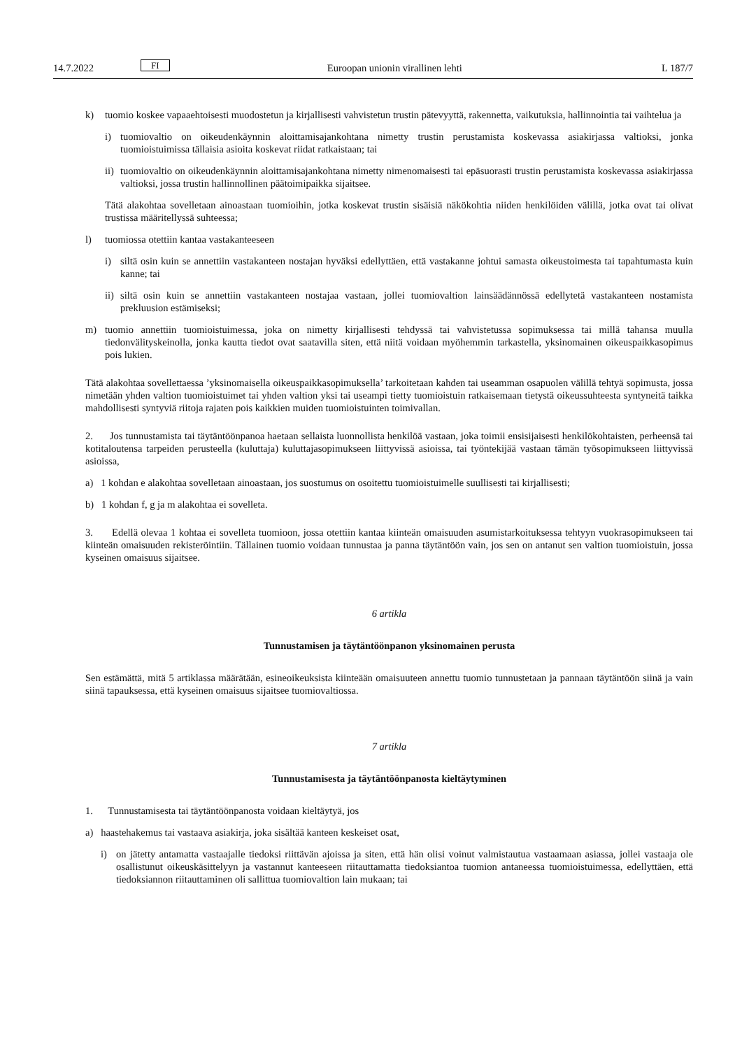14.7.2022 FI Euroopan unionin virallinen lehti L 187/7
k) tuomio koskee vapaaehtoisesti muodostetun ja kirjallisesti vahvistetun trustin pätevyyttä, rakennetta, vaikutuksia, hallinnointia tai vaihtelua ja
i) tuomiovaltio on oikeudenkäynnin aloittamisajankohtana nimetty trustin perustamista koskevassa asiakirjassa valtioksi, jonka tuomioistuimissa tällaisia asioita koskevat riidat ratkaistaan; tai
ii) tuomiovaltio on oikeudenkäynnin aloittamisajankohtana nimetty nimenomaisesti tai epäsuorasti trustin perustamista koskevassa asiakirjassa valtioksi, jossa trustin hallinnollinen päätoimipaikka sijaitsee.
Tätä alakohtaa sovelletaan ainoastaan tuomioihin, jotka koskevat trustin sisäisiä näkökohtia niiden henkilöiden välillä, jotka ovat tai olivat trustissa määritellyssä suhteessa;
l) tuomiossa otettiin kantaa vastakanteeseen
i) siltä osin kuin se annettiin vastakanteen nostajan hyväksi edellyttäen, että vastakanne johtui samasta oikeustoimesta tai tapahtumasta kuin kanne; tai
ii) siltä osin kuin se annettiin vastakanteen nostajaa vastaan, jollei tuomiovaltion lainsäädännössä edellytetä vastakanteen nostamista prekluusion estämiseksi;
m) tuomio annettiin tuomioistuimessa, joka on nimetty kirjallisesti tehdyssä tai vahvistetussa sopimuksessa tai millä tahansa muulla tiedonvälityskeinolla, jonka kautta tiedot ovat saatavilla siten, että niitä voidaan myöhemmin tarkastella, yksinomainen oikeuspaikkasopimus pois lukien.
Tätä alakohtaa sovellettaessa ’yksinomaisella oikeuspaikkasopimuksella’ tarkoitetaan kahden tai useamman osapuolen välillä tehtyä sopimusta, jossa nimetään yhden valtion tuomioistuimet tai yhden valtion yksi tai useampi tietty tuomioistuin ratkaisemaan tietystä oikeussuhteesta syntyneitä taikka mahdollisesti syntyviä riitoja rajaten pois kaikkien muiden tuomioistuinten toimivallan.
2. Jos tunnustamista tai täytäntöönpanoa haetaan sellaista luonnollista henkilöä vastaan, joka toimii ensisijaisesti henkilökohtaisten, perheensä tai kotitaloutensa tarpeiden perusteella (kuluttaja) kuluttajasopimukseen liittyvissä asioissa, tai työntekijää vastaan tämän työsopimukseen liittyvissä asioissa,
a) 1 kohdan e alakohtaa sovelletaan ainoastaan, jos suostumus on osoitettu tuomioistuimelle suullisesti tai kirjallisesti;
b) 1 kohdan f, g ja m alakohtaa ei sovelleta.
3. Edellä olevaa 1 kohtaa ei sovelleta tuomioon, jossa otettiin kantaa kiinteän omaisuuden asumistarkoituksessa tehtyyn vuokrasopimukseen tai kiinteän omaisuuden rekisteröintiin. Tällainen tuomio voidaan tunnustaa ja panna täytäntöön vain, jos sen on antanut sen valtion tuomioistuin, jossa kyseinen omaisuus sijaitsee.
6 artikla
Tunnustamisen ja täytäntöönpanon yksinomainen perusta
Sen estämättä, mitä 5 artiklassa määrätään, esineoikeuksista kiinteään omaisuuteen annettu tuomio tunnustetaan ja pannaan täytäntöön siinä ja vain siinä tapauksessa, että kyseinen omaisuus sijaitsee tuomiovaltiossa.
7 artikla
Tunnustamisesta ja täytäntöönpanosta kieltäytyminen
1. Tunnustamisesta tai täytäntöönpanosta voidaan kieltäytyä, jos
a) haastehakemus tai vastaava asiakirja, joka sisältää kanteen keskeiset osat,
i) on jätetty antamatta vastaajalle tiedoksi riittävän ajoissa ja siten, että hän olisi voinut valmistautua vastaamaan asiassa, jollei vastaaja ole osallistunut oikeuskäsittelyyn ja vastannut kanteeseen riitauttamatta tiedoksiantoa tuomion antaneessa tuomioistuimessa, edellyttäen, että tiedoksiannon riitauttaminen oli sallittua tuomiovaltion lain mukaan; tai